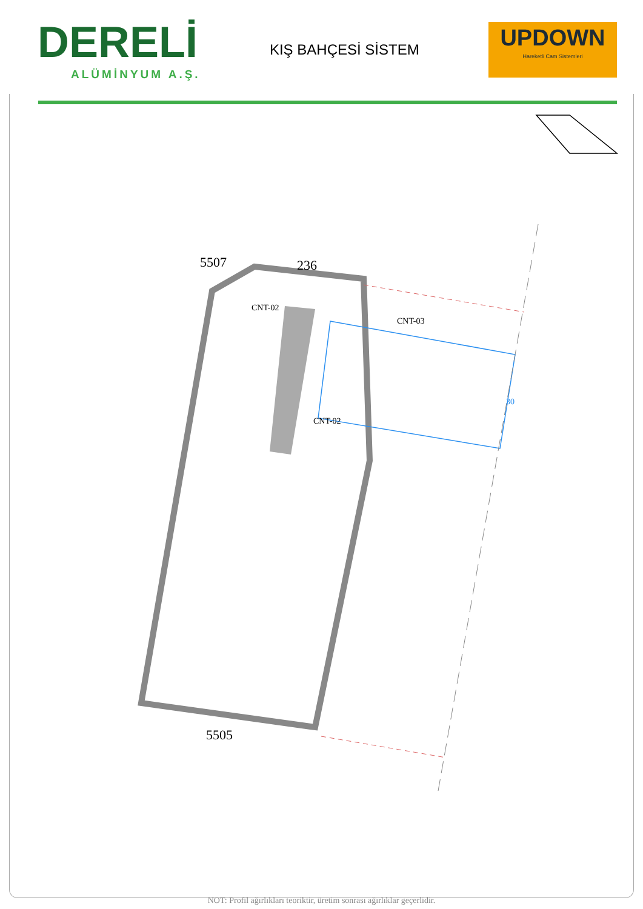DERELİ
ALÜMİNYUM A.Ş.
KIŞ BAHÇESİ SİSTEM
UPDOWN
Hareketli Cam Sistemleri
5507 236
CNT-02
CNT-03
CNT-02
30
5505
NOT: Profil ağırlıkları teoriktir, üretim sonrası ağırlıklar geçerlidir.